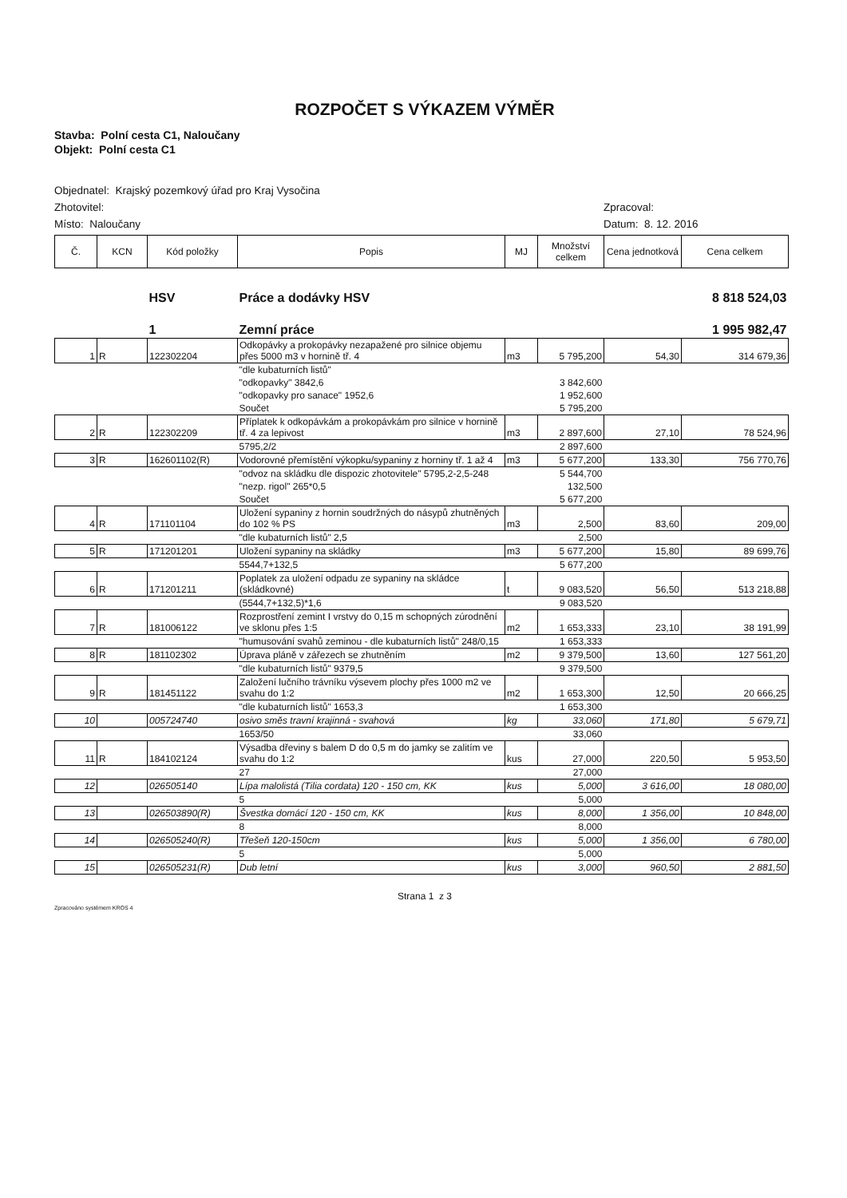ROZPOČET S VÝKAZEM VÝMĚR
Stavba: Polní cesta C1, Naloučany
Objekt: Polní cesta C1
Objednatel: Krajský pozemkový úřad pro Kraj Vysočina
Zhotovitel: Zpracoval:
Místo: Naloučany Datum: 8. 12. 2016
| Č. | KCN | Kód položky | Popis | MJ | Množství celkem | Cena jednotková | Cena celkem |
| --- | --- | --- | --- | --- | --- | --- | --- |
| | | HSV | Práce a dodávky HSV | | | | 8 818 524,03 |
| | | 1 | Zemní práce | | | | 1 995 982,47 |
| 1 | R | 122302204 | Odkopávky a prokopávky nezapažené pro silnice objemu přes 5000 m3 v hornině tř. 4 | m3 | 5 795,200 | 54,30 | 314 679,36 |
| | | | "dle kubaturních listů" | | | | |
| | | | "odkopavky" 3842,6 | | 3 842,600 | | |
| | | | "odkopavky pro sanace" 1952,6 | | 1 952,600 | | |
| | | | Součet | | 5 795,200 | | |
| 2 | R | 122302209 | Příplatek k odkopávkám a prokopávkám pro silnice v hornině tř. 4 za lepivost | m3 | 2 897,600 | 27,10 | 78 524,96 |
| | | | 5795,2/2 | | 2 897,600 | | |
| 3 | R | 162601102(R) | Vodorovné přemístění výkopku/sypaniny z horniny tř. 1 až 4 | m3 | 5 677,200 | 133,30 | 756 770,76 |
| | | | "odvoz na skládku dle dispozic zhotovitele" 5795,2-2,5-248 | | 5 544,700 | | |
| | | | "nezp. rigol" 265*0,5 | | 132,500 | | |
| | | | Součet | | 5 677,200 | | |
| 4 | R | 171101104 | Uložení sypaniny z hornin soudržných do násypů zhutněných do 102 % PS | m3 | 2,500 | 83,60 | 209,00 |
| | | | "dle kubaturních listů" 2,5 | | 2,500 | | |
| 5 | R | 171201201 | Uložení sypaniny na skládky | m3 | 5 677,200 | 15,80 | 89 699,76 |
| | | | 5544,7+132,5 | | 5 677,200 | | |
| 6 | R | 171201211 | Poplatek za uložení odpadu ze sypaniny na skládce (skládkovné) | t | 9 083,520 | 56,50 | 513 218,88 |
| | | | (5544,7+132,5)*1,6 | | 9 083,520 | | |
| 7 | R | 181006122 | Rozprostření zemint I vrstvy do 0,15 m schopných zúrodnění ve sklonu přes 1:5 | m2 | 1 653,333 | 23,10 | 38 191,99 |
| | | | "humusování svahů zeminou - dle kubaturních listů" 248/0,15 | | 1 653,333 | | |
| 8 | R | 181102302 | Úprava pláně v zářezech se zhutněním | m2 | 9 379,500 | 13,60 | 127 561,20 |
| | | | "dle kubaturních listů" 9379,5 | | 9 379,500 | | |
| 9 | R | 181451122 | Založení lučního trávníku výsevem plochy přes 1000 m2 ve svahu do 1:2 | m2 | 1 653,300 | 12,50 | 20 666,25 |
| | | | "dle kubaturních listů" 1653,3 | | 1 653,300 | | |
| 10 | | 005724740 | osivo směs travní krajinná - svahová | kg | 33,060 | 171,80 | 5 679,71 |
| | | | 1653/50 | | 33,060 | | |
| 11 | R | 184102124 | Výsadba dřeviny s balem D do 0,5 m do jamky se zalitím ve svahu do 1:2 | kus | 27,000 | 220,50 | 5 953,50 |
| | | | 27 | | 27,000 | | |
| 12 | | 026505140 | Lípa malolistá (Tilia cordata) 120 - 150 cm, KK | kus | 5,000 | 3 616,00 | 18 080,00 |
| | | | 5 | | 5,000 | | |
| 13 | | 026503890(R) | Švestka domácí 120 - 150 cm, KK | kus | 8,000 | 1 356,00 | 10 848,00 |
| | | | 8 | | 8,000 | | |
| 14 | | 026505240(R) | Třešeň 120-150cm | kus | 5,000 | 1 356,00 | 6 780,00 |
| | | | 5 | | 5,000 | | |
| 15 | | 026505231(R) | Dub letní | kus | 3,000 | 960,50 | 2 881,50 |
Strana 1 z 3
Zpracováno systémem KROS 4